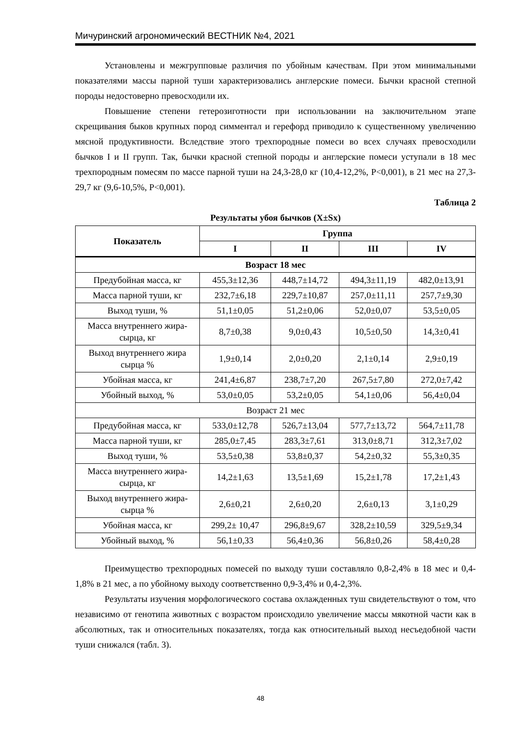Мичуринский агрономический ВЕСТНИК №4, 2021
Установлены и межгрупповые различия по убойным качествам. При этом минимальными показателями массы парной туши характеризовались англерские помеси. Бычки красной степной породы недостоверно превосходили их.
Повышение степени гетерозиготности при использовании на заключительном этапе скрещивания быков крупных пород симментал и герефорд приводило к существенному увеличению мясной продуктивности. Вследствие этого трехпородные помеси во всех случаях превосходили бычков I и II групп. Так, бычки красной степной породы и англерские помеси уступали в 18 мес трехпородным помесям по массе парной туши на 24,3-28,0 кг (10,4-12,2%, P<0,001), в 21 мес на 27,3-29,7 кг (9,6-10,5%, P<0,001).
Таблица 2
Результаты убоя бычков (X±Sx)
| Показатель | Группа | | | |
| --- | --- | --- | --- | --- |
| | I | II | III | IV |
| Возраст 18 мес | | | | |
| Предубойная масса, кг | 455,3±12,36 | 448,7±14,72 | 494,3±11,19 | 482,0±13,91 |
| Масса парной туши, кг | 232,7±6,18 | 229,7±10,87 | 257,0±11,11 | 257,7±9,30 |
| Выход туши, % | 51,1±0,05 | 51,2±0,06 | 52,0±0,07 | 53,5±0,05 |
| Масса внутреннего жира-сырца, кг | 8,7±0,38 | 9,0±0,43 | 10,5±0,50 | 14,3±0,41 |
| Выход внутреннего жира сырца % | 1,9±0,14 | 2,0±0,20 | 2,1±0,14 | 2,9±0,19 |
| Убойная масса, кг | 241,4±6,87 | 238,7±7,20 | 267,5±7,80 | 272,0±7,42 |
| Убойный выход, % | 53,0±0,05 | 53,2±0,05 | 54,1±0,06 | 56,4±0,04 |
| Возраст 21 мес | | | | |
| Предубойная масса, кг | 533,0±12,78 | 526,7±13,04 | 577,7±13,72 | 564,7±11,78 |
| Масса парной туши, кг | 285,0±7,45 | 283,3±7,61 | 313,0±8,71 | 312,3±7,02 |
| Выход туши, % | 53,5±0,38 | 53,8±0,37 | 54,2±0,32 | 55,3±0,35 |
| Масса внутреннего жира-сырца, кг | 14,2±1,63 | 13,5±1,69 | 15,2±1,78 | 17,2±1,43 |
| Выход внутреннего жира-сырца % | 2,6±0,21 | 2,6±0,20 | 2,6±0,13 | 3,1±0,29 |
| Убойная масса, кг | 299,2± 10,47 | 296,8±9,67 | 328,2±10,59 | 329,5±9,34 |
| Убойный выход, % | 56,1±0,33 | 56,4±0,36 | 56,8±0,26 | 58,4±0,28 |
Преимущество трехпородных помесей по выходу туши составляло 0,8-2,4% в 18 мес и 0,4-1,8% в 21 мес, а по убойному выходу соответственно 0,9-3,4% и 0,4-2,3%.
Результаты изучения морфологического состава охлажденных туш свидетельствуют о том, что независимо от генотипа животных с возрастом происходило увеличение массы мякотной части как в абсолютных, так и относительных показателях, тогда как относительный выход несъедобной части туши снижался (табл. 3).
48